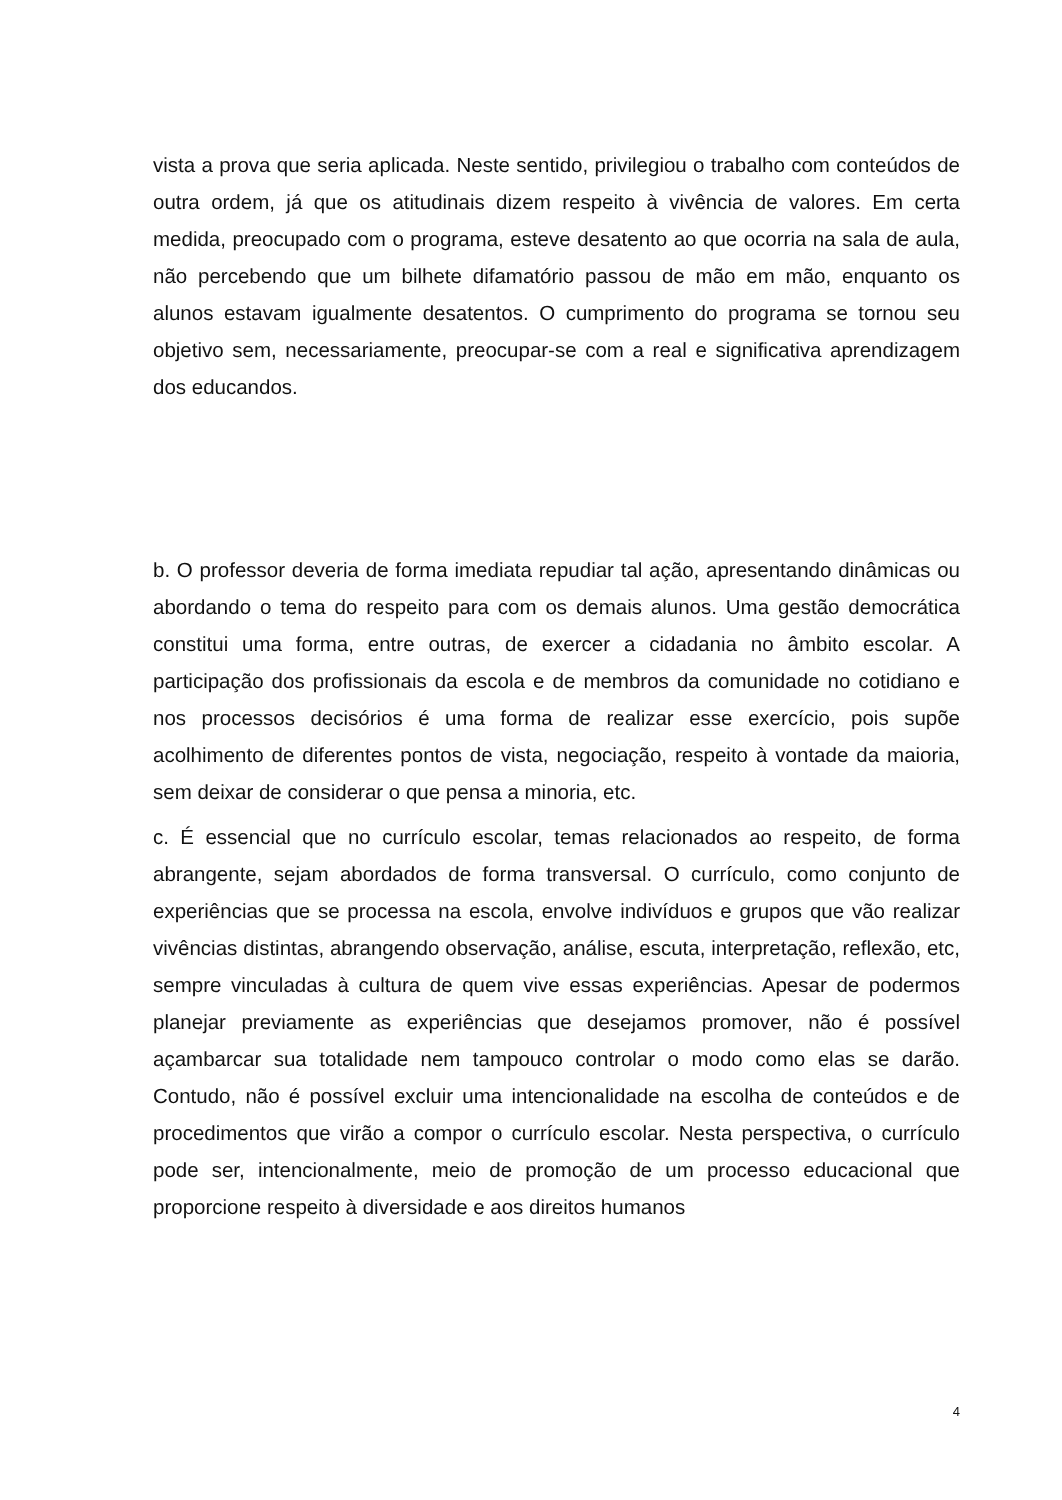vista a prova que seria aplicada. Neste sentido, privilegiou o trabalho com conteúdos de outra ordem, já que os atitudinais dizem respeito à vivência de valores. Em certa medida, preocupado com o programa, esteve desatento ao que ocorria na sala de aula, não percebendo que um bilhete difamatório passou de mão em mão, enquanto os alunos estavam igualmente desatentos. O cumprimento do programa se tornou seu objetivo sem, necessariamente, preocupar-se com a real e significativa aprendizagem dos educandos.
b. O professor deveria de forma imediata repudiar tal ação, apresentando dinâmicas ou abordando o tema do respeito para com os demais alunos. Uma gestão democrática constitui uma forma, entre outras, de exercer a cidadania no âmbito escolar. A participação dos profissionais da escola e de membros da comunidade no cotidiano e nos processos decisórios é uma forma de realizar esse exercício, pois supõe acolhimento de diferentes pontos de vista, negociação, respeito à vontade da maioria, sem deixar de considerar o que pensa a minoria, etc.
c. É essencial que no currículo escolar, temas relacionados ao respeito, de forma abrangente, sejam abordados de forma transversal. O currículo, como conjunto de experiências que se processa na escola, envolve indivíduos e grupos que vão realizar vivências distintas, abrangendo observação, análise, escuta, interpretação, reflexão, etc, sempre vinculadas à cultura de quem vive essas experiências. Apesar de podermos planejar previamente as experiências que desejamos promover, não é possível açambarcar sua totalidade nem tampouco controlar o modo como elas se darão. Contudo, não é possível excluir uma intencionalidade na escolha de conteúdos e de procedimentos que virão a compor o currículo escolar. Nesta perspectiva, o currículo pode ser, intencionalmente, meio de promoção de um processo educacional que proporcione respeito à diversidade e aos direitos humanos
4